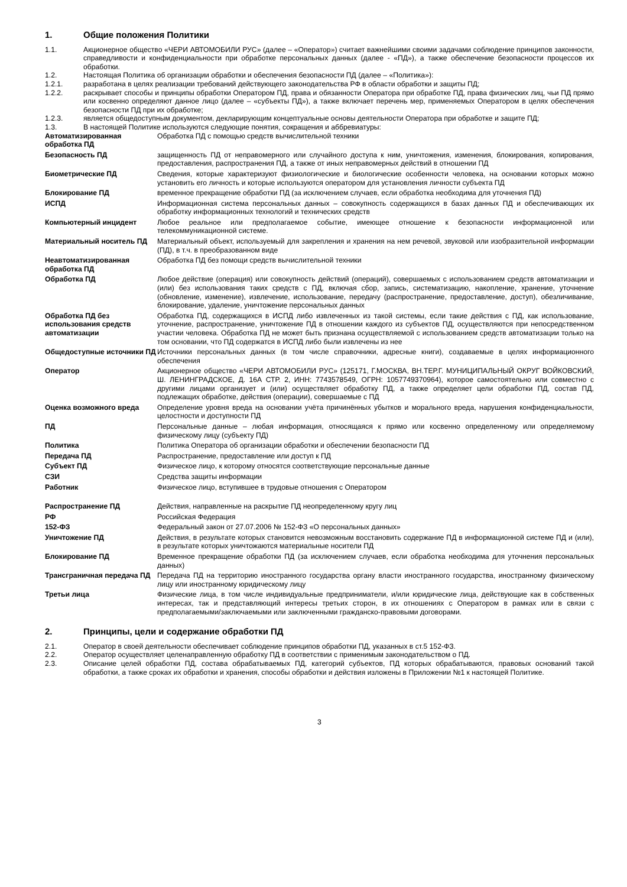1. Общие положения Политики
1.1. Акционерное общество «ЧЕРИ АВТОМОБИЛИ РУС» (далее – «Оператор») считает важнейшими своими задачами соблюдение принципов законности, справедливости и конфиденциальности при обработке персональных данных (далее - «ПД»), а также обеспечение безопасности процессов их обработки.
1.2. Настоящая Политика об организации обработки и обеспечения безопасности ПД (далее – «Политика»):
1.2.1. разработана в целях реализации требований действующего законодательства РФ в области обработки и защиты ПД;
1.2.2. раскрывает способы и принципы обработки Оператором ПД, права и обязанности Оператора при обработке ПД, права физических лиц, чьи ПД прямо или косвенно определяют данное лицо (далее – «субъекты ПД»), а также включает перечень мер, применяемых Оператором в целях обеспечения безопасности ПД при их обработке;
1.2.3. является общедоступным документом, декларирующим концептуальные основы деятельности Оператора при обработке и защите ПД;
1.3. В настоящей Политике используются следующие понятия, сокращения и аббревиатуры:
| Автоматизированная обработка ПД | Обработка ПД с помощью средств вычислительной техники |
| Безопасность ПД | защищенность ПД от неправомерного или случайного доступа к ним, уничтожения, изменения, блокирования, копирования, предоставления, распространения ПД, а также от иных неправомерных действий в отношении ПД |
| Биометрические ПД | Сведения, которые характеризуют физиологические и биологические особенности человека, на основании которых можно установить его личность и которые используются оператором для установления личности субъекта ПД |
| Блокирование ПД | временное прекращение обработки ПД (за исключением случаев, если обработка необходима для уточнения ПД) |
| ИСПД | Информационная система персональных данных – совокупность содержащихся в базах данных ПД и обеспечивающих их обработку информационных технологий и технических средств |
| Компьютерный инцидент | Любое реальное или предполагаемое событие, имеющее отношение к безопасности информационной или телекоммуникационной системе. |
| Материальный носитель ПД | Материальный объект, используемый для закрепления и хранения на нем речевой, звуковой или изобразительной информации (ПД), в т.ч. в преобразованном виде |
| Неавтоматизированная обработка ПД | Обработка ПД без помощи средств вычислительной техники |
| Обработка ПД | Любое действие (операция) или совокупность действий (операций), совершаемых с использованием средств автоматизации и (или) без использования таких средств с ПД, включая сбор, запись, систематизацию, накопление, хранение, уточнение (обновление, изменение), извлечение, использование, передачу (распространение, предоставление, доступ), обезличивание, блокирование, удаление, уничтожение персональных данных |
| Обработка ПД без использования средств автоматизации | Обработка ПД, содержащихся в ИСПД либо извлеченных из такой системы, если такие действия с ПД, как использование, уточнение, распространение, уничтожение ПД в отношении каждого из субъектов ПД, осуществляются при непосредственном участии человека. Обработка ПД не может быть признана осуществляемой с использованием средств автоматизации только на том основании, что ПД содержатся в ИСПД либо были извлечены из нее |
| Общедоступные источники ПД | Источники персональных данных (в том числе справочники, адресные книги), создаваемые в целях информационного обеспечения |
| Оператор | Акционерное общество «ЧЕРИ АВТОМОБИЛИ РУС» (125171, Г.МОСКВА, ВН.ТЕР.Г. МУНИЦИПАЛЬНЫЙ ОКРУГ ВОЙКОВСКИЙ, Ш. ЛЕНИНГРАДСКОЕ, Д. 16А СТР. 2, ИНН: 7743578549, ОГРН: 1057749370964), которое самостоятельно или совместно с другими лицами организует и (или) осуществляет обработку ПД, а также определяет цели обработки ПД, состав ПД, подлежащих обработке, действия (операции), совершаемые с ПД |
| Оценка возможного вреда | Определение уровня вреда на основании учёта причинённых убытков и морального вреда, нарушения конфиденциальности, целостности и доступности ПД |
| ПД | Персональные данные – любая информация, относящаяся к прямо или косвенно определенному или определяемому физическому лицу (субъекту ПД) |
| Политика | Политика Оператора об организации обработки и обеспечении безопасности ПД |
| Передача ПД | Распространение, предоставление или доступ к ПД |
| Субъект ПД | Физическое лицо, к которому относятся соответствующие персональные данные |
| СЗИ | Средства защиты информации |
| Работник | Физическое лицо, вступившее в трудовые отношения с Оператором |
| Распространение ПД | Действия, направленные на раскрытие ПД неопределенному кругу лиц |
| РФ | Российская Федерация |
| 152-ФЗ | Федеральный закон от 27.07.2006 № 152-ФЗ «О персональных данных» |
| Уничтожение ПД | Действия, в результате которых становится невозможным восстановить содержание ПД в информационной системе ПД и (или), в результате которых уничтожаются материальные носители ПД |
| Блокирование ПД | Временное прекращение обработки ПД (за исключением случаев, если обработка необходима для уточнения персональных данных) |
| Трансграничная передача ПД | Передача ПД на территорию иностранного государства органу власти иностранного государства, иностранному физическому лицу или иностранному юридическому лицу |
| Третьи лица | Физические лица, в том числе индивидуальные предприниматели, и/или юридические лица, действующие как в собственных интересах, так и представляющий интересы третьих сторон, в их отношениях с Оператором в рамках или в связи с предполагаемыми/заключаемыми или заключенными гражданско-правовыми договорами. |
2. Принципы, цели и содержание обработки ПД
2.1. Оператор в своей деятельности обеспечивает соблюдение принципов обработки ПД, указанных в ст.5 152-ФЗ.
2.2. Оператор осуществляет целенаправленную обработку ПД в соответствии с применимым законодательством о ПД.
2.3. Описание целей обработки ПД, состава обрабатываемых ПД, категорий субъектов, ПД которых обрабатываются, правовых оснований такой обработки, а также сроках их обработки и хранения, способы обработки и действия изложены в Приложении №1 к настоящей Политике.
3